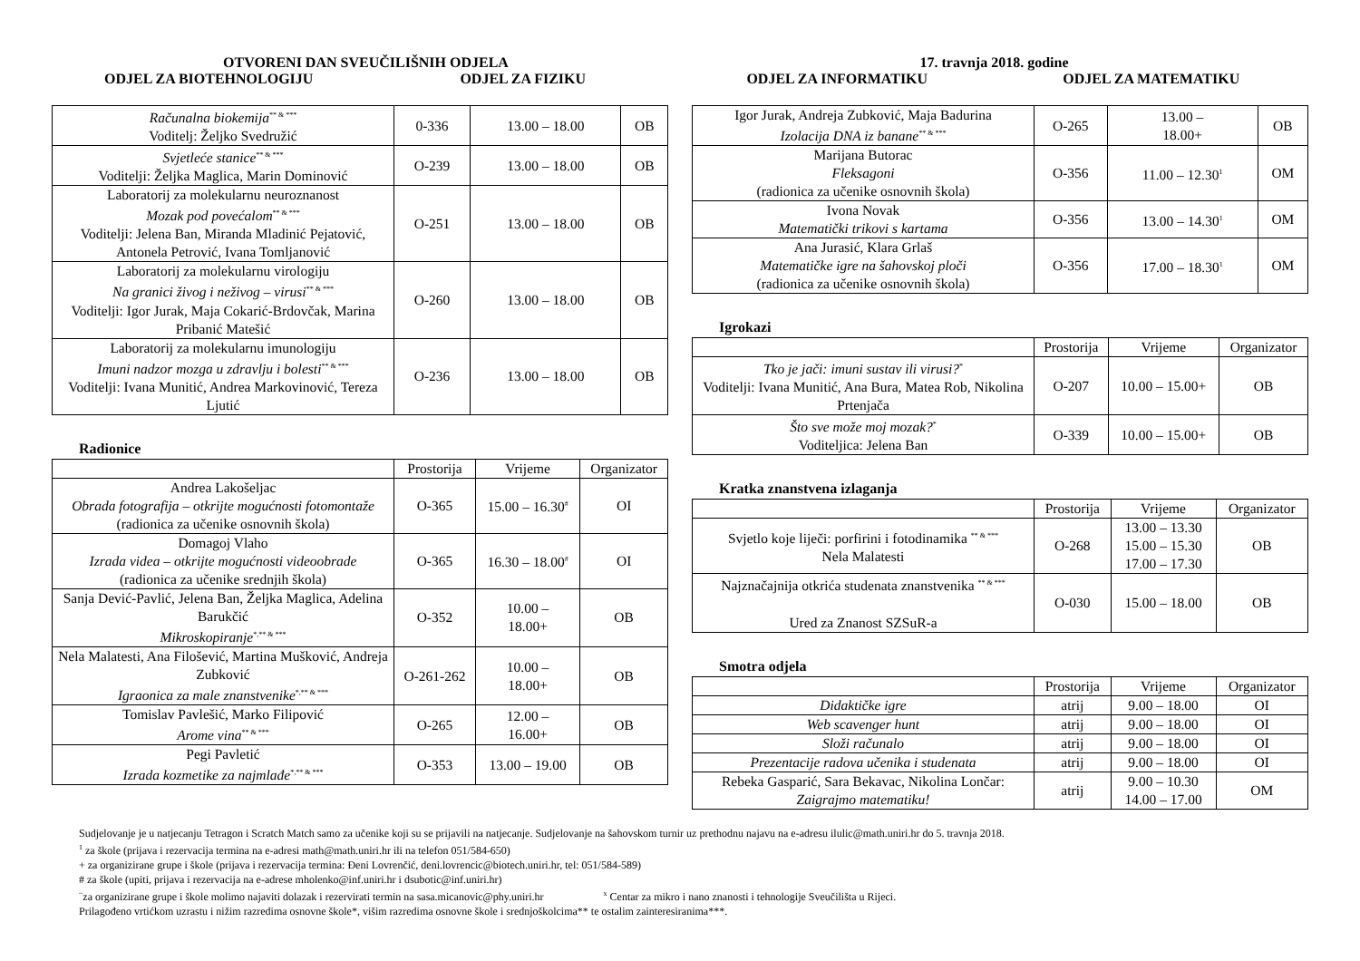OTVORENI DAN SVEUČILIŠNIH ODJELA
17. travnja 2018. godine
ODJEL ZA BIOTEHNOLOGIJU ODJEL ZA FIZIKU ODJEL ZA INFORMATIKU ODJEL ZA MATEMATIKU
| Računalna biokemija<sup>** & ***</sup> Voditelj: Željko Svedružić | 0-336 | 13.00 – 18.00 | OB |
| Svjetleće stanice<sup>** & ***</sup> Voditelji: Željka Maglica, Marin Dominović | O-239 | 13.00 – 18.00 | OB |
| Laboratorij za molekularnu neuroznanost Mozak pod povećalom<sup>** & ***</sup> Voditelji: Jelena Ban, Miranda Mladinić Pejatović, Antonela Petrović, Ivana Tomljanović | O-251 | 13.00 – 18.00 | OB |
| Laboratorij za molekularnu virologiju Na granici živog i neživog – virusi<sup>** & ***</sup> Voditelji: Igor Jurak, Maja Cokarić-Brdovčak, Marina Pribanić Matešić | O-260 | 13.00 – 18.00 | OB |
| Laboratorij za molekularnu imunologiju Imuni nadzor mozga u zdravlju i bolesti<sup>** & ***</sup> Voditelji: Ivana Munitić, Andrea Markovinović, Tereza Ljutić | O-236 | 13.00 – 18.00 | OB |
Radionice
| | Prostorija | Vrijeme | Organizator |
| --- | --- | --- | --- |
| Andrea Lakošeljac Obrada fotografija – otkrijte mogućnosti fotomontaže (radionica za učenike osnovnih škola) | O-365 | 15.00 – 16.30<sup>#</sup> | OI |
| Domagoj Vlaho Izrada videa – otkrijte mogućnosti videoobrade (radionica za učenike srednjih škola) | O-365 | 16.30 – 18.00<sup>#</sup> | OI |
| Sanja Dević-Pavlić, Jelena Ban, Željka Maglica, Adelina Barukčić Mikroskopiranje<sup>*,** & ***</sup> | O-352 | 10.00 – 18.00+ | OB |
| Nela Malatesti, Ana Filošević, Martina Mušković, Andreja Zubković Igraonica za male znanstvenike<sup>*,** & ***</sup> | O-261-262 | 10.00 – 18.00+ | OB |
| Tomislav Pavlešić, Marko Filipović Arome vina<sup>** & ***</sup> | O-265 | 12.00 – 16.00+ | OB |
| Pegi Pavletić Izrada kozmetike za najmlađe<sup>*,** & ***</sup> | O-353 | 13.00 – 19.00 | OB |
| Igor Jurak, Andreja Zubković, Maja Badurina Izolacija DNA iz banane<sup>** & ***</sup> | O-265 | 13.00 – 18.00+ | OB |
| Marijana Butorac Fleksagoni (radionica za učenike osnovnih škola) | O-356 | 11.00 – 12.30<sup>1</sup> | OM |
| Ivona Novak Matematički trikovi s kartama | O-356 | 13.00 – 14.30<sup>1</sup> | OM |
| Ana Jurasić, Klara Grlaš Matematičke igre na šahovskoj ploči (radionica za učenike osnovnih škola) | O-356 | 17.00 – 18.30<sup>1</sup> | OM |
Igrokazi
| | Prostorija | Vrijeme | Organizator |
| --- | --- | --- | --- |
| Tko je jači: imuni sustav ili virusi?<sup>*</sup> Voditelji: Ivana Munitić, Ana Bura, Matea Rob, Nikolina Prtenjača | O-207 | 10.00 – 15.00+ | OB |
| Što sve može moj mozak?<sup>*</sup> Voditeljica: Jelena Ban | O-339 | 10.00 – 15.00+ | OB |
Kratka znanstvena izlaganja
| | Prostorija | Vrijeme | Organizator |
| --- | --- | --- | --- |
| Svjetlo koje liječi: porfirini i fotodinamika <sup>** & ***</sup> Nela Malatesti | O-268 | 13.00 – 13.30 15.00 – 15.30 17.00 – 17.30 | OB |
| Najznačajnija otkrića studenata znanstvenika <sup>** & ***</sup> Ured za Znanost SZSuR-a | O-030 | 15.00 – 18.00 | OB |
Smotra odjela
| | Prostorija | Vrijeme | Organizator |
| --- | --- | --- | --- |
| Didaktičke igre | atrij | 9.00 – 18.00 | OI |
| Web scavenger hunt | atrij | 9.00 – 18.00 | OI |
| Složi računalo | atrij | 9.00 – 18.00 | OI |
| Prezentacije radova učenika i studenata | atrij | 9.00 – 18.00 | OI |
| Rebeka Gasparić, Sara Bekavac, Nikolina Lončar: Zaigrajmo matematiku! | atrij | 9.00 – 10.30 14.00 – 17.00 | OM |
Sudjelovanje je u natjecanju Tetragon i Scratch Match samo za učenike koji su se prijavili na natjecanje. Sudjelovanje na šahovskom turnir uz prethodnu najavu na e-adresu ilulic@math.uniri.hr do 5. travnja 2018.
<sup>1</sup> za škole (prijava i rezervacija termina na e-adresi math@math.uniri.hr ili na telefon 051/584-650)
+ za organizirane grupe i škole (prijava i rezervacija termina: Đeni Lovrenčić, deni.lovrencic@biotech.uniri.hr, tel: 051/584-589)
# za škole (upiti, prijava i rezervacija na e-adrese mholenko@inf.uniri.hr i dsubotic@inf.uniri.hr)
<sup>~</sup>za organizirane grupe i škole molimo najaviti dolazak i rezervirati termin na sasa.micanovic@phy.uniri.hr <sup>x</sup> Centar za mikro i nano znanosti i tehnologije Sveučilišta u Rijeci.
Prilagođeno vrtićkom uzrastu i nižim razredima osnovne škole*, višim razredima osnovne škole i srednjoškolcima** te ostalim zainteresiranima***.